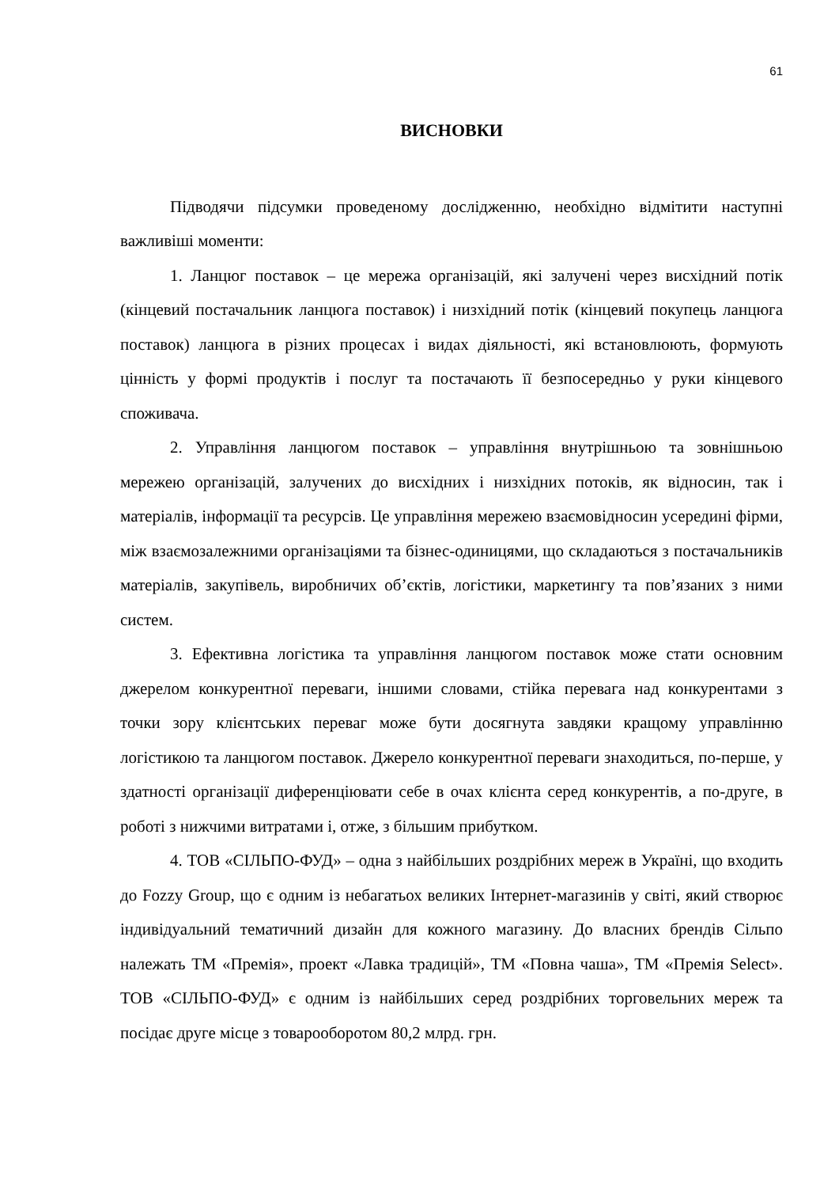61
ВИСНОВКИ
Підводячи підсумки проведеному дослідженню, необхідно відмітити наступні важливіші моменти:
1. Ланцюг поставок – це мережа організацій, які залучені через висхідний потік (кінцевий постачальник ланцюга поставок) і низхідний потік (кінцевий покупець ланцюга поставок) ланцюга в різних процесах і видах діяльності, які встановлюють, формують цінність у формі продуктів і послуг та постачають її безпосередньо у руки кінцевого споживача.
2. Управління ланцюгом поставок – управління внутрішньою та зовнішньою мережею організацій, залучених до висхідних і низхідних потоків, як відносин, так і матеріалів, інформації та ресурсів. Це управління мережею взаємовідносин усередині фірми, між взаємозалежними організаціями та бізнес-одиницями, що складаються з постачальників матеріалів, закупівель, виробничих об’єктів, логістики, маркетингу та пов’язаних з ними систем.
3. Ефективна логістика та управління ланцюгом поставок може стати основним джерелом конкурентної переваги, іншими словами, стійка перевага над конкурентами з точки зору клієнтських переваг може бути досягнута завдяки кращому управлінню логістикою та ланцюгом поставок. Джерело конкурентної переваги знаходиться, по-перше, у здатності організації диференціювати себе в очах клієнта серед конкурентів, а по-друге, в роботі з нижчими витратами і, отже, з більшим прибутком.
4. ТОВ «СІЛЬПО-ФУД» – одна з найбільших роздрібних мереж в Україні, що входить до Fozzy Group, що є одним із небагатьох великих Інтернет-магазинів у світі, який створює індивідуальний тематичний дизайн для кожного магазину. До власних брендів Сільпо належать ТМ «Премія», проект «Лавка традицій», ТМ «Повна чаша», ТМ «Премія Select». ТОВ «СІЛЬПО-ФУД» є одним із найбільших серед роздрібних торговельних мереж та посідає друге місце з товарооборотом 80,2 млрд. грн.